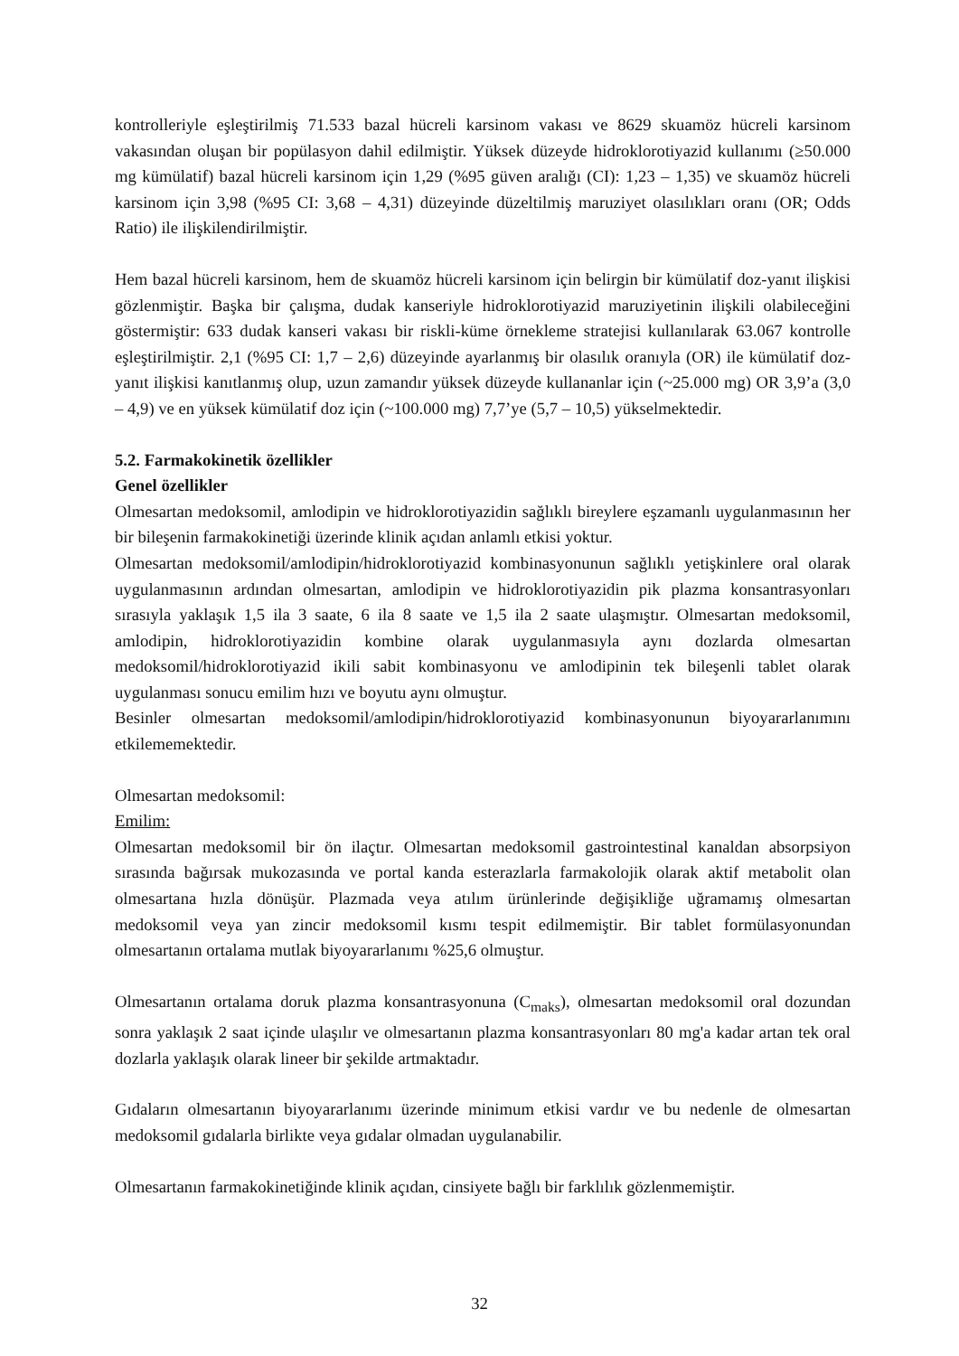kontrolleriyle eşleştirilmiş 71.533 bazal hücreli karsinom vakası ve 8629 skuamöz hücreli karsinom vakasından oluşan bir popülasyon dahil edilmiştir. Yüksek düzeyde hidroklorotiyazid kullanımı (≥50.000 mg kümülatif) bazal hücreli karsinom için 1,29 (%95 güven aralığı (CI): 1,23 – 1,35) ve skuamöz hücreli karsinom için 3,98 (%95 CI: 3,68 – 4,31) düzeyinde düzeltilmiş maruziyet olasılıkları oranı (OR; Odds Ratio) ile ilişkilendirilmiştir.
Hem bazal hücreli karsinom, hem de skuamöz hücreli karsinom için belirgin bir kümülatif doz-yanıt ilişkisi gözlenmiştir. Başka bir çalışma, dudak kanseriyle hidroklorotiyazid maruziyetinin ilişkili olabileceğini göstermiştir: 633 dudak kanseri vakası bir riskli-küme örnekleme stratejisi kullanılarak 63.067 kontrolle eşleştirilmiştir. 2,1 (%95 CI: 1,7 – 2,6) düzeyinde ayarlanmış bir olasılık oranıyla (OR) ile kümülatif doz-yanıt ilişkisi kanıtlanmış olup, uzun zamandır yüksek düzeyde kullananlar için (~25.000 mg) OR 3,9’a (3,0 – 4,9) ve en yüksek kümülatif doz için (~100.000 mg) 7,7’ye (5,7 – 10,5) yükselmektedir.
5.2. Farmakokinetik özellikler
Genel özellikler
Olmesartan medoksomil, amlodipin ve hidroklorotiyazidin sağlıklı bireylere eşzamanlı uygulanmasının her bir bileşenin farmakokinetiği üzerinde klinik açıdan anlamlı etkisi yoktur.
Olmesartan medoksomil/amlodipin/hidroklorotiyazid kombinasyonunun sağlıklı yetişkinlere oral olarak uygulanmasının ardından olmesartan, amlodipin ve hidroklorotiyazidin pik plazma konsantrasyonları sırasıyla yaklaşık 1,5 ila 3 saate, 6 ila 8 saate ve 1,5 ila 2 saate ulaşmıştır. Olmesartan medoksomil, amlodipin, hidroklorotiyazidin kombine olarak uygulanmasıyla aynı dozlarda olmesartan medoksomil/hidroklorotiyazid ikili sabit kombinasyonu ve amlodipinin tek bileşenli tablet olarak uygulanması sonucu emilim hızı ve boyutu aynı olmuştur.
Besinler olmesartan medoksomil/amlodipin/hidroklorotiyazid kombinasyonunun biyoyararlanımını etkilememektedir.
Olmesartan medoksomil:
Emilim:
Olmesartan medoksomil bir ön ilaçtır. Olmesartan medoksomil gastrointestinal kanaldan absorpsiyon sırasında bağırsak mukozasında ve portal kanda esterazlarla farmakolojik olarak aktif metabolit olan olmesartana hızla dönüşür. Plazmada veya atılım ürünlerinde değişikliğe uğramamış olmesartan medoksomil veya yan zincir medoksomil kısmı tespit edilmemiştir. Bir tablet formülasyonundan olmesartanın ortalama mutlak biyoyararlanımı %25,6 olmuştur.
Olmesartanın ortalama doruk plazma konsantrasyonuna (C<sub>maks</sub>), olmesartan medoksomil oral dozundan sonra yaklaşık 2 saat içinde ulaşılır ve olmesartanın plazma konsantrasyonları 80 mg'a kadar artan tek oral dozlarla yaklaşık olarak lineer bir şekilde artmaktadır.
Gıdaların olmesartanın biyoyararlanımı üzerinde minimum etkisi vardır ve bu nedenle de olmesartan medoksomil gıdalarla birlikte veya gıdalar olmadan uygulanabilir.
Olmesartanın farmakokinetiğinde klinik açıdan, cinsiyete bağlı bir farklılık gözlenmemiştir.
32